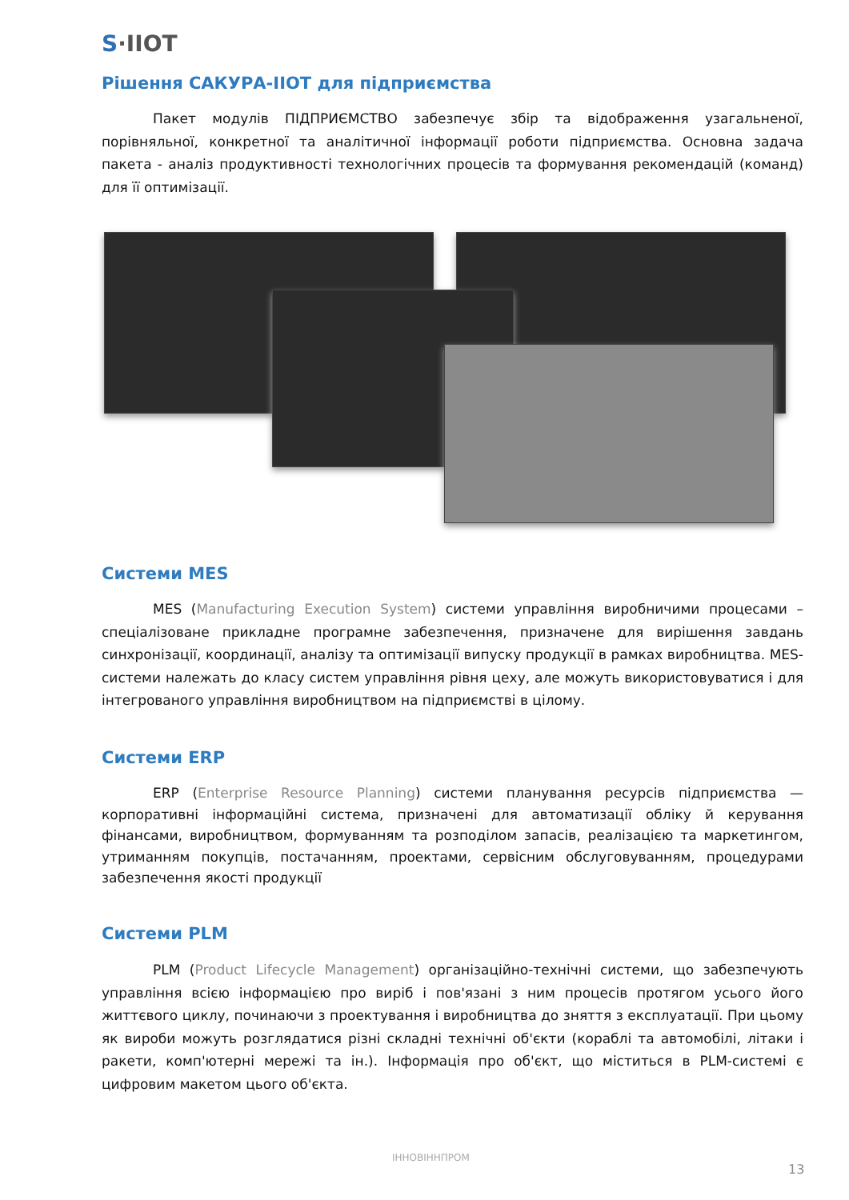S·IIOT
Рішення САКУРА-IIOT для підприємства
Пакет модулів ПІДПРИЄМСТВО забезпечує збір та відображення узагальненої, порівняльної, конкретної та аналітичної інформації роботи підприємства. Основна задача пакета - аналіз продуктивності технологічних процесів та формування рекомендацій (команд) для її оптимізації.
Системи MES
MES (Manufacturing Execution System) системи управління виробничими процесами – спеціалізоване прикладне програмне забезпечення, призначене для вирішення завдань синхронізації, координації, аналізу та оптимізації випуску продукції в рамках виробництва. MES-системи належать до класу систем управління рівня цеху, але можуть використовуватися і для інтегрованого управління виробництвом на підприємстві в цілому.
Системи ERP
ERP (Enterprise Resource Planning) системи планування ресурсів підприємства — корпоративні інформаційні система, призначені для автоматизації обліку й керування фінансами, виробництвом, формуванням та розподілом запасів, реалізацією та маркетингом, утриманням покупців, постачанням, проектами, сервісним обслуговуванням, процедурами забезпечення якості продукції
Системи PLM
PLM (Product Lifecycle Management) організаційно-технічні системи, що забезпечують управління всією інформацією про виріб і пов'язані з ним процесів протягом усього його життєвого циклу, починаючи з проектування і виробництва до зняття з експлуатації. При цьому як вироби можуть розглядатися різні складні технічні об'єкти (кораблі та автомобілі, літаки і ракети, комп'ютерні мережі та ін.). Інформація про об'єкт, що міститься в PLM-системі є цифровим макетом цього об'єкта.
ІННОВІННПРОМ
13